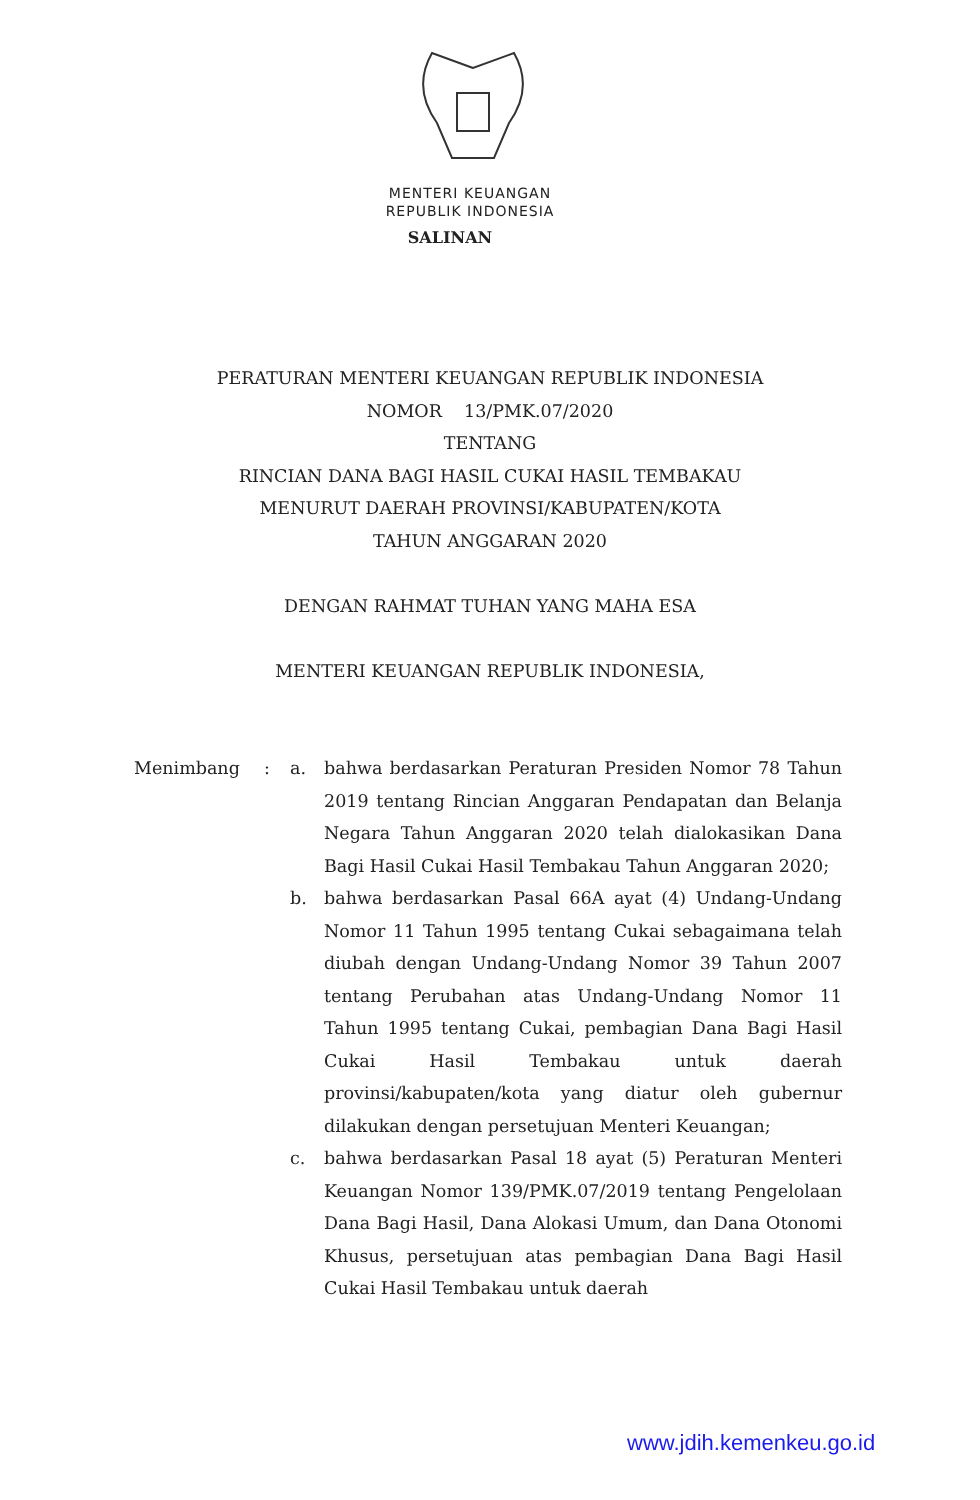MENTERI KEUANGAN
REPUBLIK INDONESIA
SALINAN
PERATURAN MENTERI KEUANGAN REPUBLIK INDONESIA
NOMOR 13/PMK.07/2020
TENTANG
RINCIAN DANA BAGI HASIL CUKAI HASIL TEMBAKAU
MENURUT DAERAH PROVINSI/KABUPATEN/KOTA
TAHUN ANGGARAN 2020
DENGAN RAHMAT TUHAN YANG MAHA ESA
MENTERI KEUANGAN REPUBLIK INDONESIA,
| Menimbang | : | a. | bahwa berdasarkan Peraturan Presiden Nomor 78 Tahun 2019 tentang Rincian Anggaran Pendapatan dan Belanja Negara Tahun Anggaran 2020 telah dialokasikan Dana Bagi Hasil Cukai Hasil Tembakau Tahun Anggaran 2020; |
| | | b. | bahwa berdasarkan Pasal 66A ayat (4) Undang-Undang Nomor 11 Tahun 1995 tentang Cukai sebagaimana telah diubah dengan Undang-Undang Nomor 39 Tahun 2007 tentang Perubahan atas Undang-Undang Nomor 11 Tahun 1995 tentang Cukai, pembagian Dana Bagi Hasil Cukai Hasil Tembakau untuk daerah provinsi/kabupaten/kota yang diatur oleh gubernur dilakukan dengan persetujuan Menteri Keuangan; |
| | | c. | bahwa berdasarkan Pasal 18 ayat (5) Peraturan Menteri Keuangan Nomor 139/PMK.07/2019 tentang Pengelolaan Dana Bagi Hasil, Dana Alokasi Umum, dan Dana Otonomi Khusus, persetujuan atas pembagian Dana Bagi Hasil Cukai Hasil Tembakau untuk daerah |
www.jdih.kemenkeu.go.id